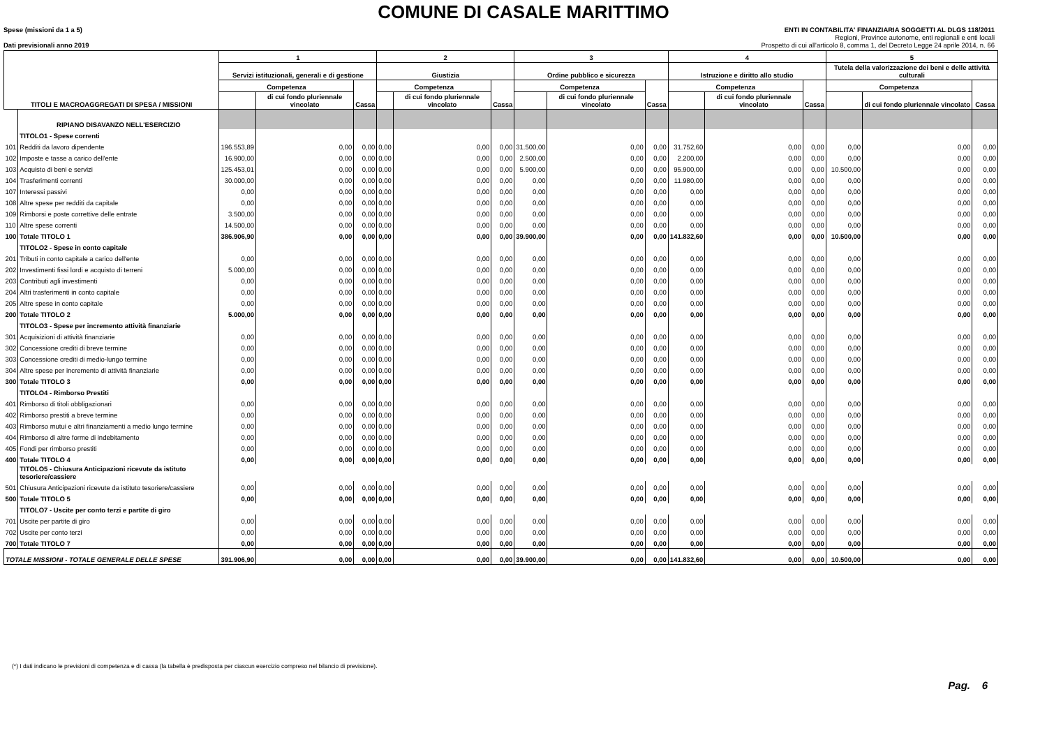COMUNE DI CASALE MARITTIMO
Spese (missioni da 1 a 5)
Dati previsionali anno 2019
ENTI IN CONTABILITA' FINANZIARIA SOGGETTI AL DLGS 118/2011
Regioni, Province autonome, enti regionali e enti locali
Prospetto di cui all'articolo 8, comma 1, del Decreto Legge 24 aprile 2014, n. 66
| TITOLI E MACROAGGREGATI DI SPESA / MISSIONI | | 1 | | | 2 | | | 3 | | | 4 | | | 5 | | |
| --- | --- | --- | --- | --- | --- | --- | --- | --- | --- | --- | --- | --- | --- | --- | --- | --- |
| | | Servizi istituzionali, generali e di gestione | | | Giustizia | | | Ordine pubblico e sicurezza | | | Istruzione e diritto allo studio | | | Tutela della valorizzazione dei beni e delle attività culturali | | |
| | | Competenza | | Cassa | Competenza | | Cassa | Competenza | | Cassa | Competenza | | Cassa | Competenza | | Cassa |
| | | | di cui fondo pluriennale vincolato | | | di cui fondo pluriennale vincolato | | | di cui fondo pluriennale vincolato | | | di cui fondo pluriennale vincolato | | | di cui fondo pluriennale vincolato | |
| | RIPIANO DISAVANZO NELL'ESERCIZIO | | | | | | | | | | | | | | | |
| | TITOLO1 - Spese correnti | | | | | | | | | | | | | | | |
| 101 | Redditi da lavoro dipendente | 196.553,89 | 0,00 | 0,00 | 0,00 | 0,00 | 0,00 | 31.500,00 | 0,00 | 0,00 | 31.752,60 | 0,00 | 0,00 | 0,00 | 0,00 | 0,00 |
| 102 | Imposte e tasse a carico dell'ente | 16.900,00 | 0,00 | 0,00 | 0,00 | 0,00 | 0,00 | 2.500,00 | 0,00 | 0,00 | 2.200,00 | 0,00 | 0,00 | 0,00 | 0,00 | 0,00 |
| 103 | Acquisto di beni e servizi | 125.453,01 | 0,00 | 0,00 | 0,00 | 0,00 | 0,00 | 5.900,00 | 0,00 | 0,00 | 95.900,00 | 0,00 | 0,00 | 10.500,00 | 0,00 | 0,00 |
| 104 | Trasferimenti correnti | 30.000,00 | 0,00 | 0,00 | 0,00 | 0,00 | 0,00 | 0,00 | 0,00 | 0,00 | 11.980,00 | 0,00 | 0,00 | 0,00 | 0,00 | 0,00 |
| 107 | Interessi passivi | 0,00 | 0,00 | 0,00 | 0,00 | 0,00 | 0,00 | 0,00 | 0,00 | 0,00 | 0,00 | 0,00 | 0,00 | 0,00 | 0,00 | 0,00 |
| 108 | Altre spese per redditi da capitale | 0,00 | 0,00 | 0,00 | 0,00 | 0,00 | 0,00 | 0,00 | 0,00 | 0,00 | 0,00 | 0,00 | 0,00 | 0,00 | 0,00 | 0,00 |
| 109 | Rimborsi e poste correttive delle entrate | 3.500,00 | 0,00 | 0,00 | 0,00 | 0,00 | 0,00 | 0,00 | 0,00 | 0,00 | 0,00 | 0,00 | 0,00 | 0,00 | 0,00 | 0,00 |
| 110 | Altre spese correnti | 14.500,00 | 0,00 | 0,00 | 0,00 | 0,00 | 0,00 | 0,00 | 0,00 | 0,00 | 0,00 | 0,00 | 0,00 | 0,00 | 0,00 | 0,00 |
| 100 | Totale TITOLO 1 | 386.906,90 | 0,00 | 0,00 | 0,00 | 0,00 | 0,00 | 39.900,00 | 0,00 | 0,00 | 141.832,60 | 0,00 | 0,00 | 10.500,00 | 0,00 | 0,00 |
| | TITOLO2 - Spese in conto capitale | | | | | | | | | | | | | | | |
| 201 | Tributi in conto capitale a carico dell'ente | 0,00 | 0,00 | 0,00 | 0,00 | 0,00 | 0,00 | 0,00 | 0,00 | 0,00 | 0,00 | 0,00 | 0,00 | 0,00 | 0,00 | 0,00 |
| 202 | Investimenti fissi lordi e acquisto di terreni | 5.000,00 | 0,00 | 0,00 | 0,00 | 0,00 | 0,00 | 0,00 | 0,00 | 0,00 | 0,00 | 0,00 | 0,00 | 0,00 | 0,00 | 0,00 |
| 203 | Contributi agli investimenti | 0,00 | 0,00 | 0,00 | 0,00 | 0,00 | 0,00 | 0,00 | 0,00 | 0,00 | 0,00 | 0,00 | 0,00 | 0,00 | 0,00 | 0,00 |
| 204 | Altri trasferimenti in conto capitale | 0,00 | 0,00 | 0,00 | 0,00 | 0,00 | 0,00 | 0,00 | 0,00 | 0,00 | 0,00 | 0,00 | 0,00 | 0,00 | 0,00 | 0,00 |
| 205 | Altre spese in conto capitale | 0,00 | 0,00 | 0,00 | 0,00 | 0,00 | 0,00 | 0,00 | 0,00 | 0,00 | 0,00 | 0,00 | 0,00 | 0,00 | 0,00 | 0,00 |
| 200 | Totale TITOLO 2 | 5.000,00 | 0,00 | 0,00 | 0,00 | 0,00 | 0,00 | 0,00 | 0,00 | 0,00 | 0,00 | 0,00 | 0,00 | 0,00 | 0,00 | 0,00 |
| | TITOLO3 - Spese per incremento attività finanziarie | | | | | | | | | | | | | | | |
| 301 | Acquisizioni di attività finanziarie | 0,00 | 0,00 | 0,00 | 0,00 | 0,00 | 0,00 | 0,00 | 0,00 | 0,00 | 0,00 | 0,00 | 0,00 | 0,00 | 0,00 | 0,00 |
| 302 | Concessione crediti di breve termine | 0,00 | 0,00 | 0,00 | 0,00 | 0,00 | 0,00 | 0,00 | 0,00 | 0,00 | 0,00 | 0,00 | 0,00 | 0,00 | 0,00 | 0,00 |
| 303 | Concessione crediti di medio-lungo termine | 0,00 | 0,00 | 0,00 | 0,00 | 0,00 | 0,00 | 0,00 | 0,00 | 0,00 | 0,00 | 0,00 | 0,00 | 0,00 | 0,00 | 0,00 |
| 304 | Altre spese per incremento di attività finanziarie | 0,00 | 0,00 | 0,00 | 0,00 | 0,00 | 0,00 | 0,00 | 0,00 | 0,00 | 0,00 | 0,00 | 0,00 | 0,00 | 0,00 | 0,00 |
| 300 | Totale TITOLO 3 | 0,00 | 0,00 | 0,00 | 0,00 | 0,00 | 0,00 | 0,00 | 0,00 | 0,00 | 0,00 | 0,00 | 0,00 | 0,00 | 0,00 | 0,00 |
| | TITOLO4 - Rimborso Prestiti | | | | | | | | | | | | | | | |
| 401 | Rimborso di titoli obbligazionari | 0,00 | 0,00 | 0,00 | 0,00 | 0,00 | 0,00 | 0,00 | 0,00 | 0,00 | 0,00 | 0,00 | 0,00 | 0,00 | 0,00 | 0,00 |
| 402 | Rimborso prestiti a breve termine | 0,00 | 0,00 | 0,00 | 0,00 | 0,00 | 0,00 | 0,00 | 0,00 | 0,00 | 0,00 | 0,00 | 0,00 | 0,00 | 0,00 | 0,00 |
| 403 | Rimborso mutui e altri finanziamenti a medio lungo termine | 0,00 | 0,00 | 0,00 | 0,00 | 0,00 | 0,00 | 0,00 | 0,00 | 0,00 | 0,00 | 0,00 | 0,00 | 0,00 | 0,00 | 0,00 |
| 404 | Rimborso di altre forme di indebitamento | 0,00 | 0,00 | 0,00 | 0,00 | 0,00 | 0,00 | 0,00 | 0,00 | 0,00 | 0,00 | 0,00 | 0,00 | 0,00 | 0,00 | 0,00 |
| 405 | Fondi per rimborso prestiti | 0,00 | 0,00 | 0,00 | 0,00 | 0,00 | 0,00 | 0,00 | 0,00 | 0,00 | 0,00 | 0,00 | 0,00 | 0,00 | 0,00 | 0,00 |
| 400 | Totale TITOLO 4 | 0,00 | 0,00 | 0,00 | 0,00 | 0,00 | 0,00 | 0,00 | 0,00 | 0,00 | 0,00 | 0,00 | 0,00 | 0,00 | 0,00 | 0,00 |
| | TITOLO5 - Chiusura Anticipazioni ricevute da istituto tesoriere/cassiere | | | | | | | | | | | | | | | |
| 501 | Chiusura Anticipazioni ricevute da istituto tesoriere/cassiere | 0,00 | 0,00 | 0,00 | 0,00 | 0,00 | 0,00 | 0,00 | 0,00 | 0,00 | 0,00 | 0,00 | 0,00 | 0,00 | 0,00 | 0,00 |
| 500 | Totale TITOLO 5 | 0,00 | 0,00 | 0,00 | 0,00 | 0,00 | 0,00 | 0,00 | 0,00 | 0,00 | 0,00 | 0,00 | 0,00 | 0,00 | 0,00 | 0,00 |
| | TITOLO7 - Uscite per conto terzi e partite di giro | | | | | | | | | | | | | | | |
| 701 | Uscite per partite di giro | 0,00 | 0,00 | 0,00 | 0,00 | 0,00 | 0,00 | 0,00 | 0,00 | 0,00 | 0,00 | 0,00 | 0,00 | 0,00 | 0,00 | 0,00 |
| 702 | Uscite per conto terzi | 0,00 | 0,00 | 0,00 | 0,00 | 0,00 | 0,00 | 0,00 | 0,00 | 0,00 | 0,00 | 0,00 | 0,00 | 0,00 | 0,00 | 0,00 |
| 700 | Totale TITOLO 7 | 0,00 | 0,00 | 0,00 | 0,00 | 0,00 | 0,00 | 0,00 | 0,00 | 0,00 | 0,00 | 0,00 | 0,00 | 0,00 | 0,00 | 0,00 |
| TOTALE MISSIONI - TOTALE GENERALE DELLE SPESE | | 391.906,90 | 0,00 | 0,00 | 0,00 | 0,00 | 0,00 | 39.900,00 | 0,00 | 0,00 | 141.832,60 | 0,00 | 0,00 | 10.500,00 | 0,00 | 0,00 |
(*) I dati indicano le previsioni di competenza e di cassa (la tabella è predisposta per ciascun esercizio compreso nel bilancio di previsione).
Pag. 6